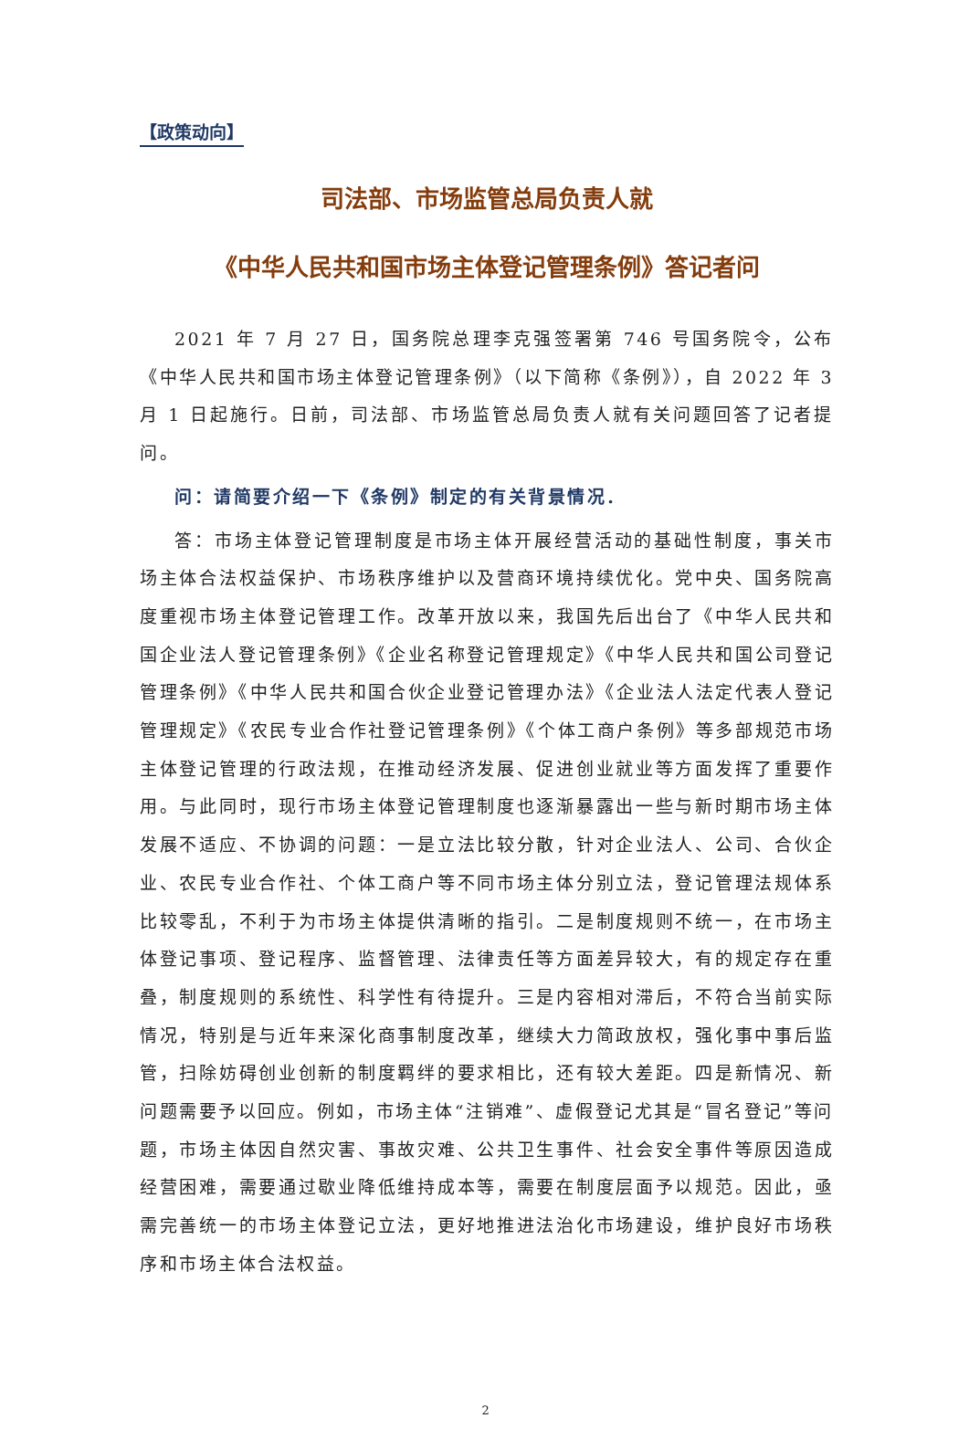【政策动向】
司法部、市场监管总局负责人就
《中华人民共和国市场主体登记管理条例》答记者问
2021 年 7 月 27 日，国务院总理李克强签署第 746 号国务院令，公布《中华人民共和国市场主体登记管理条例》（以下简称《条例》），自 2022 年 3 月 1 日起施行。日前，司法部、市场监管总局负责人就有关问题回答了记者提问。
问：请简要介绍一下《条例》制定的有关背景情况．
答：市场主体登记管理制度是市场主体开展经营活动的基础性制度，事关市场主体合法权益保护、市场秩序维护以及营商环境持续优化。党中央、国务院高度重视市场主体登记管理工作。改革开放以来，我国先后出台了《中华人民共和国企业法人登记管理条例》《企业名称登记管理规定》《中华人民共和国公司登记管理条例》《中华人民共和国合伙企业登记管理办法》《企业法人法定代表人登记管理规定》《农民专业合作社登记管理条例》《个体工商户条例》等多部规范市场主体登记管理的行政法规，在推动经济发展、促进创业就业等方面发挥了重要作用。与此同时，现行市场主体登记管理制度也逐渐暴露出一些与新时期市场主体发展不适应、不协调的问题：一是立法比较分散，针对企业法人、公司、合伙企业、农民专业合作社、个体工商户等不同市场主体分别立法，登记管理法规体系比较零乱，不利于为市场主体提供清晰的指引。二是制度规则不统一，在市场主体登记事项、登记程序、监督管理、法律责任等方面差异较大，有的规定存在重叠，制度规则的系统性、科学性有待提升。三是内容相对滞后，不符合当前实际情况，特别是与近年来深化商事制度改革，继续大力简政放权，强化事中事后监管，扫除妨碍创业创新的制度羁绊的要求相比，还有较大差距。四是新情况、新问题需要予以回应。例如，市场主体“注销难”、虚假登记尤其是“冒名登记”等问题，市场主体因自然灾害、事故灾难、公共卫生事件、社会安全事件等原因造成经营困难，需要通过歇业降低维持成本等，需要在制度层面予以规范。因此，亟需完善统一的市场主体登记立法，更好地推进法治化市场建设，维护良好市场秩序和市场主体合法权益。
2